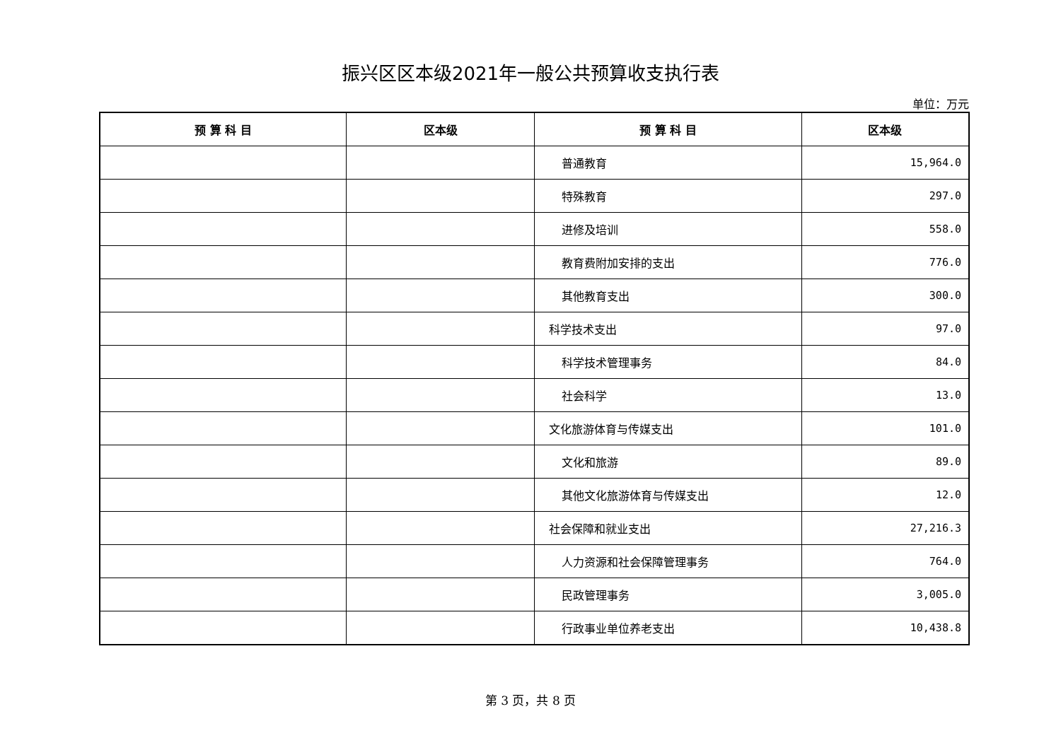振兴区区本级2021年一般公共预算收支执行表
单位：万元
| 预 算 科 目 | 区本级 | 预 算 科 目 | 区本级 |
| --- | --- | --- | --- |
| | | 普通教育 | 15,964.0 |
| | | 特殊教育 | 297.0 |
| | | 进修及培训 | 558.0 |
| | | 教育费附加安排的支出 | 776.0 |
| | | 其他教育支出 | 300.0 |
| | | 科学技术支出 | 97.0 |
| | | 科学技术管理事务 | 84.0 |
| | | 社会科学 | 13.0 |
| | | 文化旅游体育与传媒支出 | 101.0 |
| | | 文化和旅游 | 89.0 |
| | | 其他文化旅游体育与传媒支出 | 12.0 |
| | | 社会保障和就业支出 | 27,216.3 |
| | | 人力资源和社会保障管理事务 | 764.0 |
| | | 民政管理事务 | 3,005.0 |
| | | 行政事业单位养老支出 | 10,438.8 |
第 3 页，共 8 页